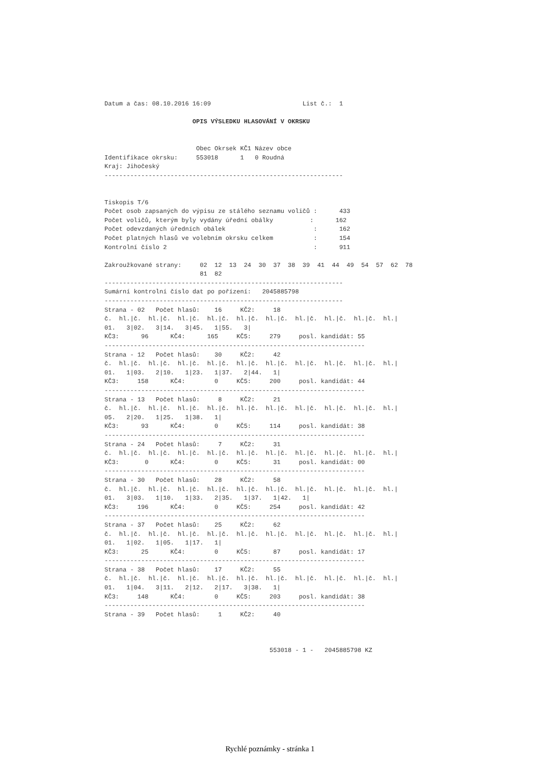Datum a čas: 08.10.2016 16:09                         List č.:  1

                        OPIS VÝSLEDKU HLASOVÁNÍ V OKRSKU


                         Obec Okrsek KČ1 Název obce
Identifikace okrsku:     553018      1   0 Roudná
Kraj: Jihočeský
-----------------------------------------------------------------


Tiskopis T/6
Počet osob zapsaných do výpisu ze stálého seznamu voličů :      433
Počet voličů, kterým byly vydány úřední obálky          :      162
Počet odevzdaných úředních obálek                        :      162
Počet platných hlasů ve volebním okrsku celkem           :      154
Kontrolní číslo 2                                        :      911

Zakroužkované strany:     02  12  13  24  30  37  38  39  41  44  49  54  57  62  78
                          81  82
-----------------------------------------------------------------
Sumární kontrolní číslo dat po pořízení:   2045885798
-----------------------------------------------------------------
Strana - 02   Počet hlasů:    16     KČ2:     18
č.  hl.|č.  hl.|č.  hl.|č.  hl.|č.  hl.|č.  hl.|č.  hl.|č.  hl.|č.  hl.|č.  hl.|
01.   3|02.   3|14.   3|45.   1|55.   3|
KČ3:      96      KČ4:      165     KČ5:     279     posl. kandidát: 55
-----------------------------------------------------------------------
Strana - 12   Počet hlasů:    30     KČ2:     42
č.  hl.|č.  hl.|č.  hl.|č.  hl.|č.  hl.|č.  hl.|č.  hl.|č.  hl.|č.  hl.|č.  hl.|
01.   1|03.   2|10.   1|23.   1|37.   2|44.   1|
KČ3:     158      KČ4:        0     KČ5:     200     posl. kandidát: 44
-----------------------------------------------------------------------
Strana - 13   Počet hlasů:     8     KČ2:     21
č.  hl.|č.  hl.|č.  hl.|č.  hl.|č.  hl.|č.  hl.|č.  hl.|č.  hl.|č.  hl.|č.  hl.|
05.   2|20.   1|25.   1|38.   1|
KČ3:      93      KČ4:        0     KČ5:     114     posl. kandidát: 38
-----------------------------------------------------------------------
Strana - 24   Počet hlasů:     7     KČ2:     31
č.  hl.|č.  hl.|č.  hl.|č.  hl.|č.  hl.|č.  hl.|č.  hl.|č.  hl.|č.  hl.|č.  hl.|
KČ3:       0      KČ4:        0     KČ5:      31     posl. kandidát: 00
-----------------------------------------------------------------------
Strana - 30   Počet hlasů:    28     KČ2:     58
č.  hl.|č.  hl.|č.  hl.|č.  hl.|č.  hl.|č.  hl.|č.  hl.|č.  hl.|č.  hl.|č.  hl.|
01.   3|03.   1|10.   1|33.   2|35.   1|37.   1|42.   1|
KČ3:     196      KČ4:        0     KČ5:     254     posl. kandidát: 42
-----------------------------------------------------------------------
Strana - 37   Počet hlasů:    25     KČ2:     62
č.  hl.|č.  hl.|č.  hl.|č.  hl.|č.  hl.|č.  hl.|č.  hl.|č.  hl.|č.  hl.|č.  hl.|
01.   1|02.   1|05.   1|17.   1|
KČ3:      25      KČ4:        0     KČ5:      87     posl. kandidát: 17
-----------------------------------------------------------------------
Strana - 38   Počet hlasů:    17     KČ2:     55
č.  hl.|č.  hl.|č.  hl.|č.  hl.|č.  hl.|č.  hl.|č.  hl.|č.  hl.|č.  hl.|č.  hl.|
01.   1|04.   3|11.   2|12.   2|17.   3|38.   1|
KČ3:     148      KČ4:        0     KČ5:     203     posl. kandidát: 38
-----------------------------------------------------------------------
Strana - 39   Počet hlasů:     1     KČ2:     40



                                             553018 - 1 -   2045885798 KZ
Rychlé poznámky - stránka 1